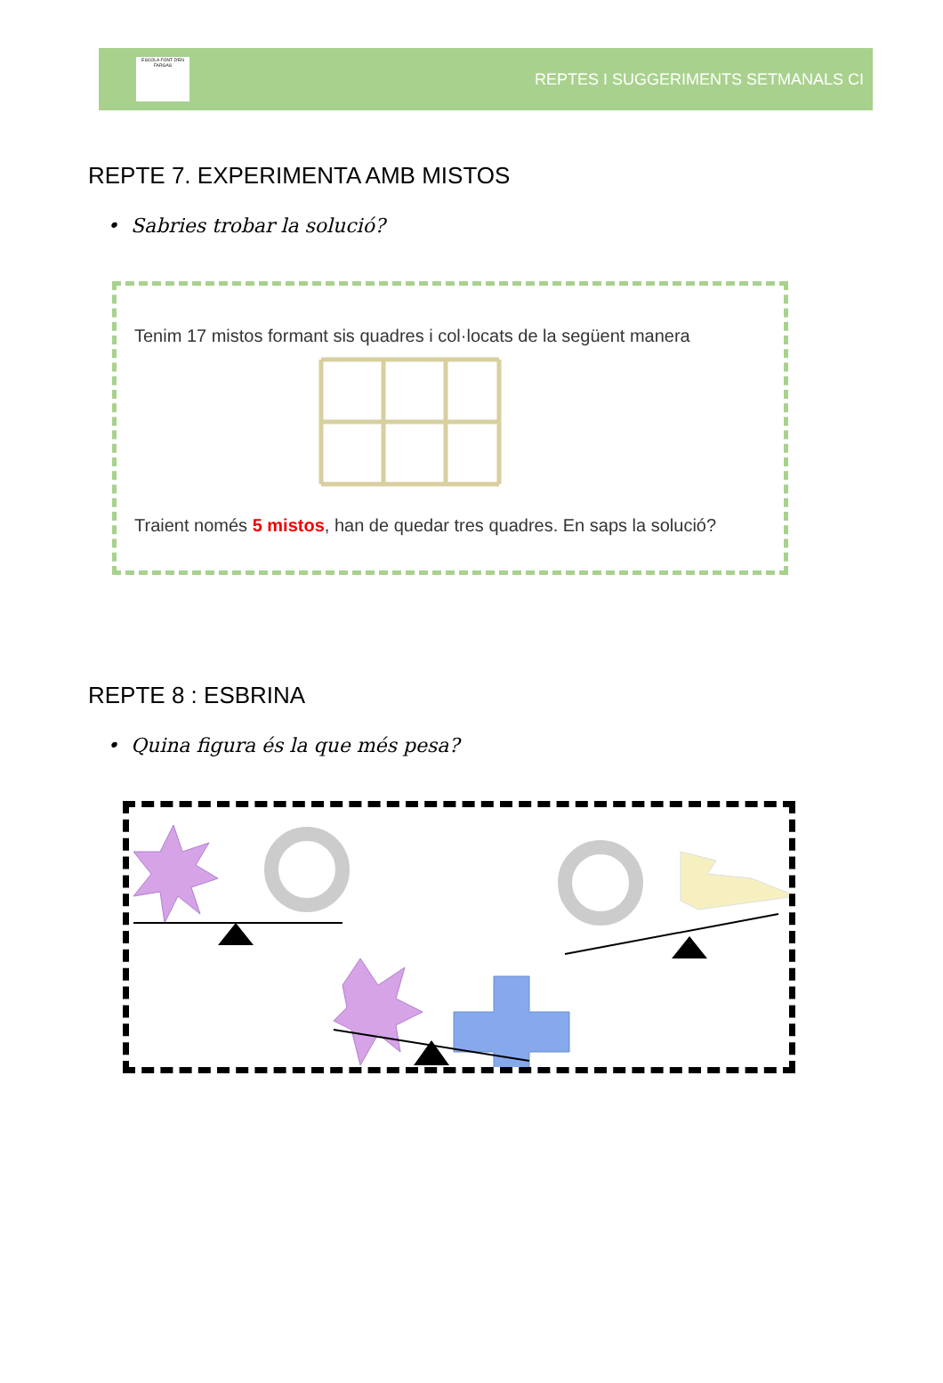ESCOLA FONT D'EN FARGAS
REPTES I SUGGERIMENTS SETMANALS CI
REPTE 7. EXPERIMENTA AMB MISTOS
• Sabries trobar la solució?
Tenim 17 mistos formant sis quadres i col·locats de la següent manera
Traient només 5 mistos, han de quedar tres quadres. En saps la solució?
REPTE 8 : ESBRINA
• Quina figura és la que més pesa?